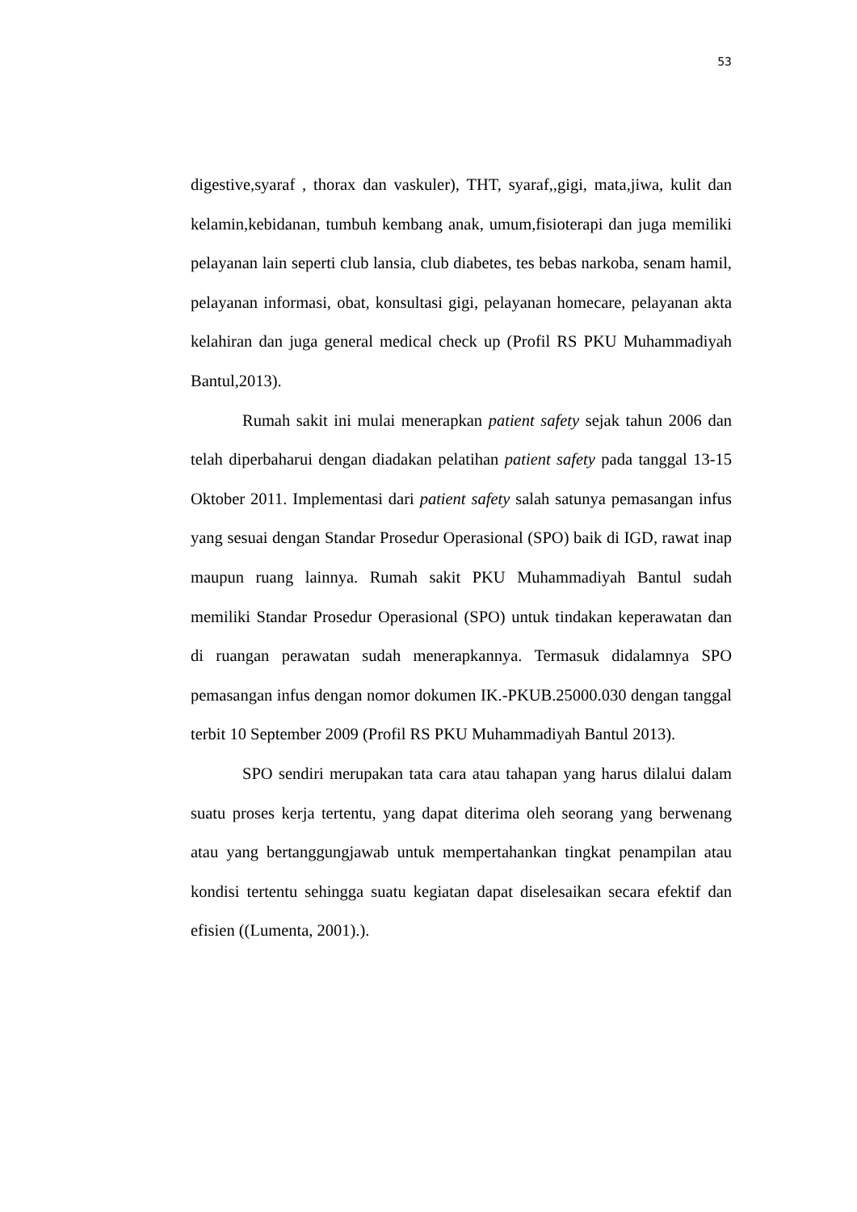53
digestive,syaraf , thorax dan vaskuler), THT, syaraf,,gigi, mata,jiwa, kulit dan kelamin,kebidanan, tumbuh kembang anak, umum,fisioterapi dan juga memiliki pelayanan lain seperti club lansia, club diabetes, tes bebas narkoba, senam hamil, pelayanan informasi, obat, konsultasi gigi, pelayanan homecare, pelayanan akta kelahiran dan juga general medical check up (Profil RS PKU Muhammadiyah Bantul,2013).
Rumah sakit ini mulai menerapkan patient safety sejak tahun 2006 dan telah diperbaharui dengan diadakan pelatihan patient safety pada tanggal 13-15 Oktober 2011. Implementasi dari patient safety salah satunya pemasangan infus yang sesuai dengan Standar Prosedur Operasional (SPO) baik di IGD, rawat inap maupun ruang lainnya. Rumah sakit PKU Muhammadiyah Bantul sudah memiliki Standar Prosedur Operasional (SPO) untuk tindakan keperawatan dan di ruangan perawatan sudah menerapkannya. Termasuk didalamnya SPO pemasangan infus dengan nomor dokumen IK.-PKUB.25000.030 dengan tanggal terbit 10 September 2009 (Profil RS PKU Muhammadiyah Bantul 2013).
SPO sendiri merupakan tata cara atau tahapan yang harus dilalui dalam suatu proses kerja tertentu, yang dapat diterima oleh seorang yang berwenang atau yang bertanggungjawab untuk mempertahankan tingkat penampilan atau kondisi tertentu sehingga suatu kegiatan dapat diselesaikan secara efektif dan efisien ((Lumenta, 2001).).